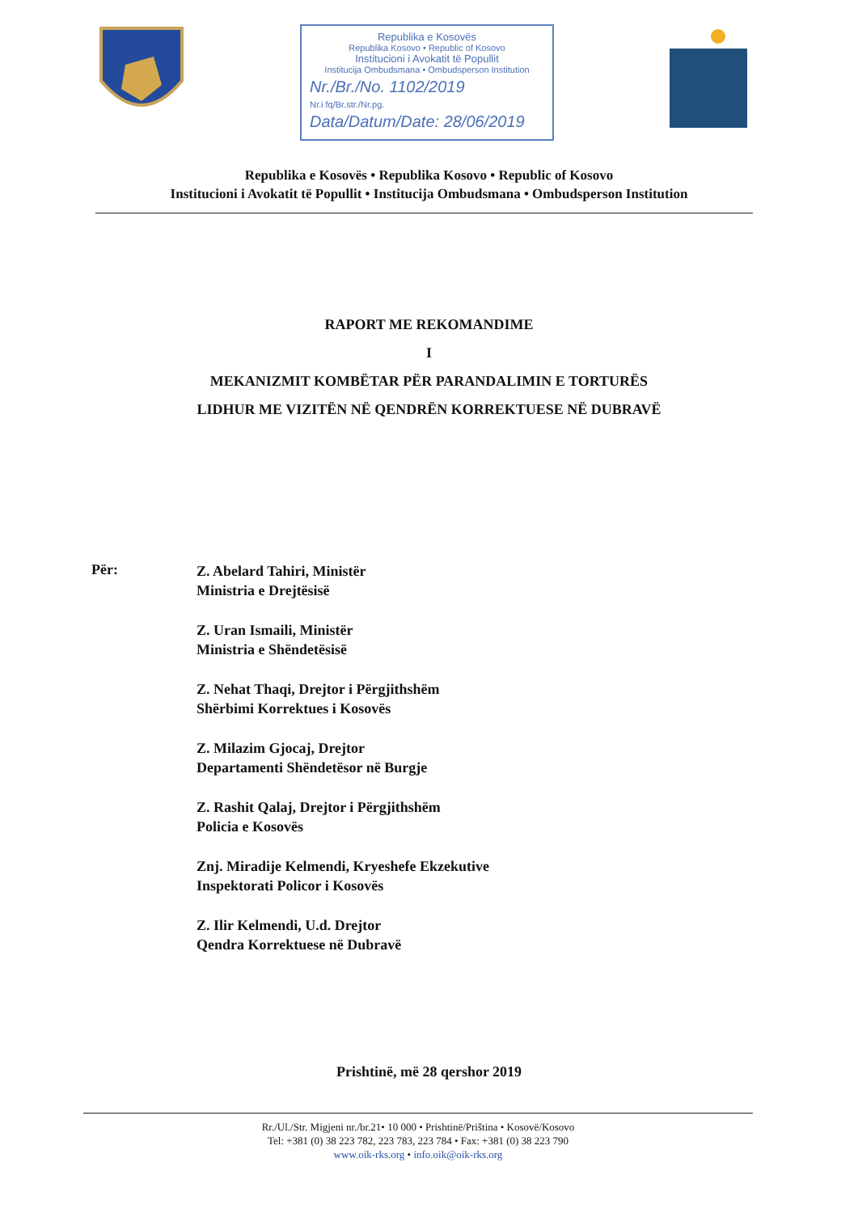Republika e Kosovës
Republika Kosovo • Republic of Kosovo
Institucioni i Avokatit të Popullit
Institucija Ombudsmana • Ombudsperson Institution
Nr./Br./No. 1102/2019
Nr.i fq/Br.str./Nr.pg.
Data/Datum/Date: 28/06/2019
Republika e Kosovës • Republika Kosovo • Republic of Kosovo
Institucioni i Avokatit të Popullit • Institucija Ombudsmana • Ombudsperson Institution
RAPORT ME REKOMANDIME
I
MEKANIZMIT KOMBËTAR PËR PARANDALIMIN E TORTURËS
LIDHUR ME VIZITËN NË QENDRËN KORREKTUESE NË DUBRAVË
Për:
Z. Abelard Tahiri, Ministër
Ministria e Drejtësisë
Z. Uran Ismaili, Ministër
Ministria e Shëndetësisë
Z. Nehat Thaqi, Drejtor i Përgjithshëm
Shërbimi Korrektues i Kosovës
Z. Milazim Gjocaj, Drejtor
Departamenti Shëndetësor në Burgje
Z. Rashit Qalaj, Drejtor i Përgjithshëm
Policia e Kosovës
Znj. Miradije Kelmendi, Kryeshefe Ekzekutive
Inspektorati Policor i Kosovës
Z. Ilir Kelmendi, U.d. Drejtor
Qendra Korrektuese në Dubravë
Prishtinë, më 28 qershor 2019
Rr./Ul./Str. Migjeni nr./br.21• 10 000 • Prishtinë/Priština • Kosovë/Kosovo
Tel: +381 (0) 38 223 782, 223 783, 223 784 • Fax: +381 (0) 38 223 790
www.oik-rks.org • info.oik@oik-rks.org